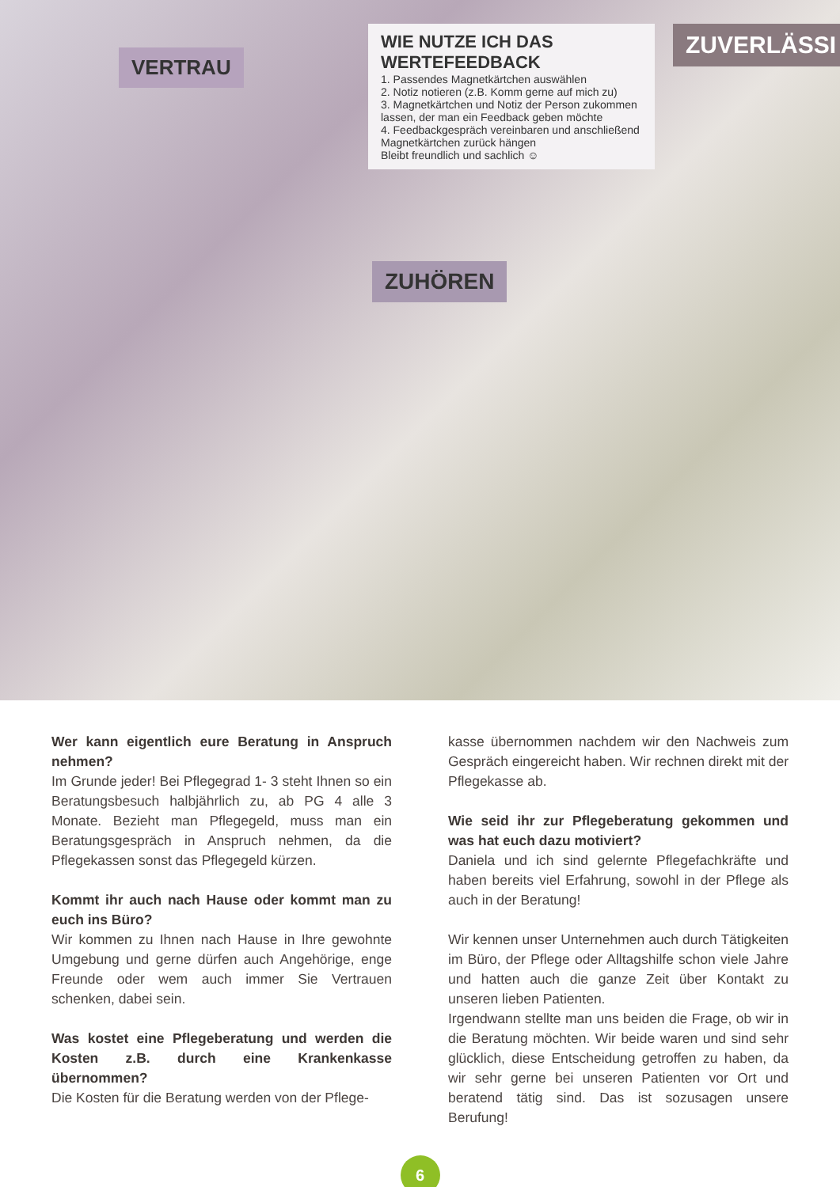WIE NUTZE ICH DAS WERTEFEEDBACK
1. Passendes Magnetkärtchen auswählen
2. Notiz notieren (z.B. Komm gerne auf mich zu)
3. Magnetkärtchen und Notiz der Person zukommen lassen, der man ein Feedback geben möchte
4. Feedbackgespräch vereinbaren und anschließend Magnetkärtchen zurück hängen
Bleibt freundlich und sachlich ☺
VERTRAU
ZUVERLÄSSI
ZUHÖREN
Wer kann eigentlich eure Beratung in Anspruch nehmen?
Im Grunde jeder! Bei Pflegegrad 1- 3 steht Ihnen so ein Beratungsbesuch halbjährlich zu, ab PG 4 alle 3 Monate. Bezieht man Pflegegeld, muss man ein Beratungsgespräch in Anspruch nehmen, da die Pflegekassen sonst das Pflegegeld kürzen.
Kommt ihr auch nach Hause oder kommt man zu euch ins Büro?
Wir kommen zu Ihnen nach Hause in Ihre gewohnte Umgebung und gerne dürfen auch Angehörige, enge Freunde oder wem auch immer Sie Vertrauen schenken, dabei sein.
Was kostet eine Pflegeberatung und werden die Kosten z.B. durch eine Krankenkasse übernommen?
Die Kosten für die Beratung werden von der Pflege-
kasse übernommen nachdem wir den Nachweis zum Gespräch eingereicht haben. Wir rechnen direkt mit der Pflegekasse ab.
Wie seid ihr zur Pflegeberatung gekommen und was hat euch dazu motiviert?
Daniela und ich sind gelernte Pflegefachkräfte und haben bereits viel Erfahrung, sowohl in der Pflege als auch in der Beratung!
Wir kennen unser Unternehmen auch durch Tätigkeiten im Büro, der Pflege oder Alltagshilfe schon viele Jahre und hatten auch die ganze Zeit über Kontakt zu unseren lieben Patienten.
Irgendwann stellte man uns beiden die Frage, ob wir in die Beratung möchten. Wir beide waren und sind sehr glücklich, diese Entscheidung getroffen zu haben, da wir sehr gerne bei unseren Patienten vor Ort und beratend tätig sind. Das ist sozusagen unsere Berufung!
6